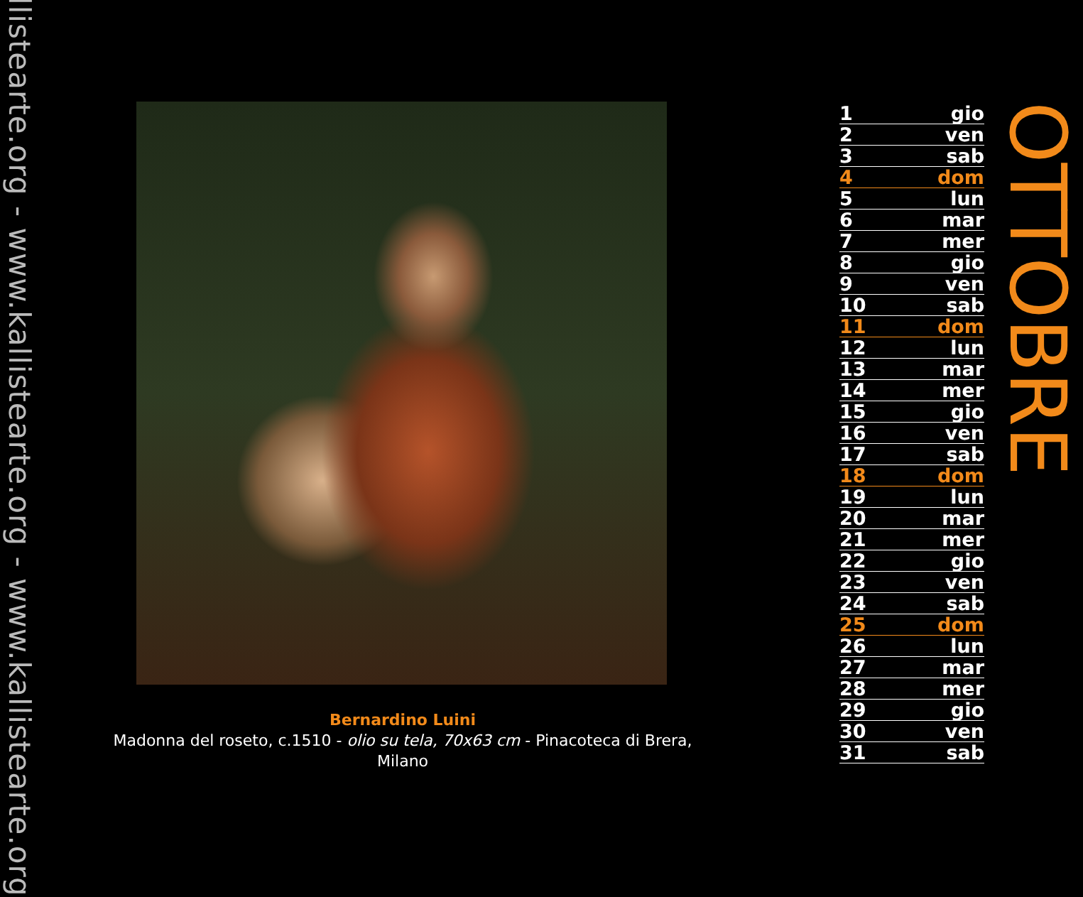llistearte.org - www.kallistearte.org - www.kallistearte.org
Bernardino Luini
Madonna del roseto, c.1510 - olio su tela, 70x63 cm - Pinacoteca di Brera, Milano
| 1 | gio |
| 2 | ven |
| 3 | sab |
| 4 | dom |
| 5 | lun |
| 6 | mar |
| 7 | mer |
| 8 | gio |
| 9 | ven |
| 10 | sab |
| 11 | dom |
| 12 | lun |
| 13 | mar |
| 14 | mer |
| 15 | gio |
| 16 | ven |
| 17 | sab |
| 18 | dom |
| 19 | lun |
| 20 | mar |
| 21 | mer |
| 22 | gio |
| 23 | ven |
| 24 | sab |
| 25 | dom |
| 26 | lun |
| 27 | mar |
| 28 | mer |
| 29 | gio |
| 30 | ven |
| 31 | sab |
OTTOBRE